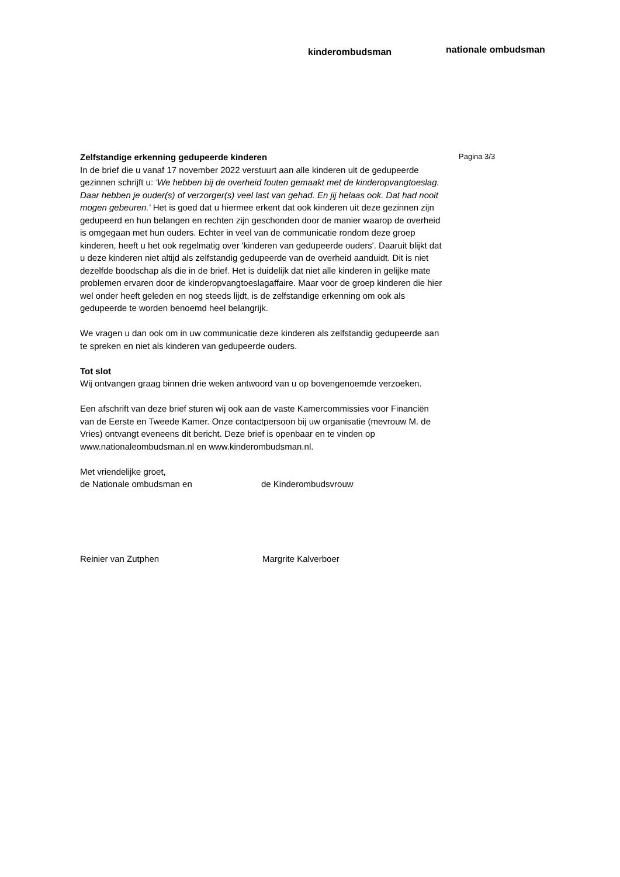kinderombudsman
nationale ombudsman
Zelfstandige erkenning gedupeerde kinderen
In de brief die u vanaf 17 november 2022 verstuurt aan alle kinderen uit de gedupeerde gezinnen schrijft u: 'We hebben bij de overheid fouten gemaakt met de kinderopvangtoeslag. Daar hebben je ouder(s) of verzorger(s) veel last van gehad. En jij helaas ook. Dat had nooit mogen gebeuren.' Het is goed dat u hiermee erkent dat ook kinderen uit deze gezinnen zijn gedupeerd en hun belangen en rechten zijn geschonden door de manier waarop de overheid is omgegaan met hun ouders. Echter in veel van de communicatie rondom deze groep kinderen, heeft u het ook regelmatig over 'kinderen van gedupeerde ouders'. Daaruit blijkt dat u deze kinderen niet altijd als zelfstandig gedupeerde van de overheid aanduidt. Dit is niet dezelfde boodschap als die in de brief. Het is duidelijk dat niet alle kinderen in gelijke mate problemen ervaren door de kinderopvangtoeslagaffaire. Maar voor de groep kinderen die hier wel onder heeft geleden en nog steeds lijdt, is de zelfstandige erkenning om ook als gedupeerde te worden benoemd heel belangrijk.
We vragen u dan ook om in uw communicatie deze kinderen als zelfstandig gedupeerde aan te spreken en niet als kinderen van gedupeerde ouders.
Tot slot
Wij ontvangen graag binnen drie weken antwoord van u op bovengenoemde verzoeken.
Een afschrift van deze brief sturen wij ook aan de vaste Kamercommissies voor Financiën van de Eerste en Tweede Kamer. Onze contactpersoon bij uw organisatie (mevrouw M. de Vries) ontvangt eveneens dit bericht. Deze brief is openbaar en te vinden op www.nationaleombudsman.nl en www.kinderombudsman.nl.
Met vriendelijke groet,
de Nationale ombudsman en de Kinderombudsvrouw
Reinier van Zutphen Margrite Kalverboer
Pagina 3/3